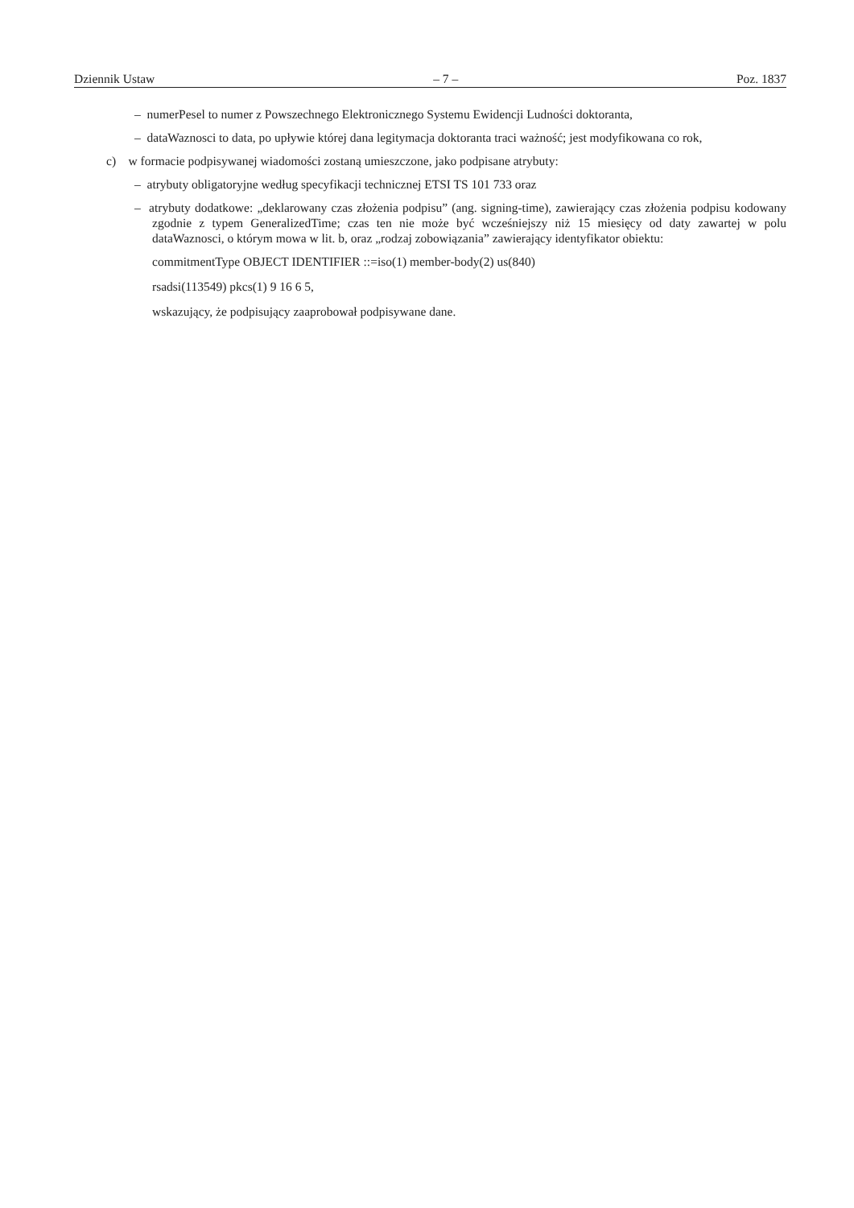Dziennik Ustaw – 7 – Poz. 1837
– numerPesel to numer z Powszechnego Elektronicznego Systemu Ewidencji Ludności doktoranta,
– dataWaznosci to data, po upływie której dana legitymacja doktoranta traci ważność; jest modyfikowana co rok,
c) w formacie podpisywanej wiadomości zostaną umieszczone, jako podpisane atrybuty:
– atrybuty obligatoryjne według specyfikacji technicznej ETSI TS 101 733 oraz
– atrybuty dodatkowe: „deklarowany czas złożenia podpisu” (ang. signing-time), zawierający czas złożenia podpisu kodowany zgodnie z typem GeneralizedTime; czas ten nie może być wcześniejszy niż 15 miesięcy od daty zawartej w polu dataWaznosci, o którym mowa w lit. b, oraz „rodzaj zobowiązania” zawierający identyfikator obiektu:
commitmentType OBJECT IDENTIFIER ::=iso(1) member-body(2) us(840)
rsadsi(113549) pkcs(1) 9 16 6 5,
wskazujący, że podpisujący zaaprobował podpisywane dane.